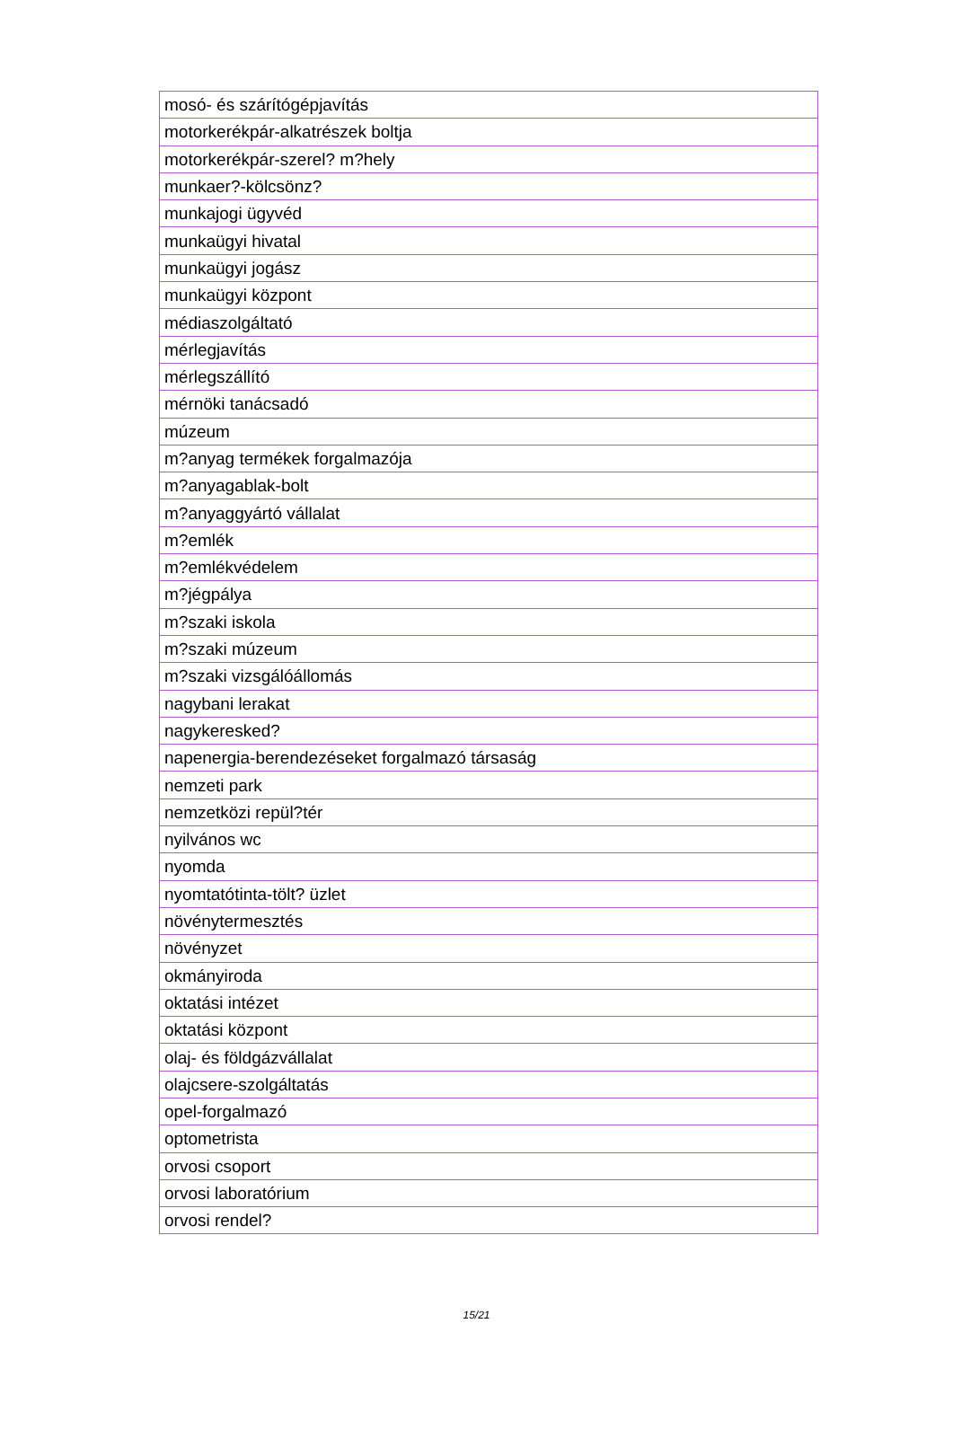| mosó- és szárítógépjavítás |
| motorkerékpár-alkatrészek boltja |
| motorkerékpár-szerel? m?hely |
| munkaer?-kölcsönz? |
| munkajogi ügyvéd |
| munkaügyi hivatal |
| munkaügyi jogász |
| munkaügyi központ |
| médiaszolgáltató |
| mérlegjavítás |
| mérlegszállító |
| mérnöki tanácsadó |
| múzeum |
| m?anyag termékek forgalmazója |
| m?anyagablak-bolt |
| m?anyaggyártó vállalat |
| m?emlék |
| m?emlékvédelem |
| m?jégpálya |
| m?szaki iskola |
| m?szaki múzeum |
| m?szaki vizsgálóállomás |
| nagybani lerakat |
| nagykeresked? |
| napenergia-berendezéseket forgalmazó társaság |
| nemzeti park |
| nemzetközi repül?tér |
| nyilvános wc |
| nyomda |
| nyomtatótinta-tölt? üzlet |
| növénytermesztés |
| növényzet |
| okmányiroda |
| oktatási intézet |
| oktatási központ |
| olaj- és földgázvállalat |
| olajcsere-szolgáltatás |
| opel-forgalmazó |
| optometrista |
| orvosi csoport |
| orvosi laboratórium |
| orvosi rendel? |
15/21